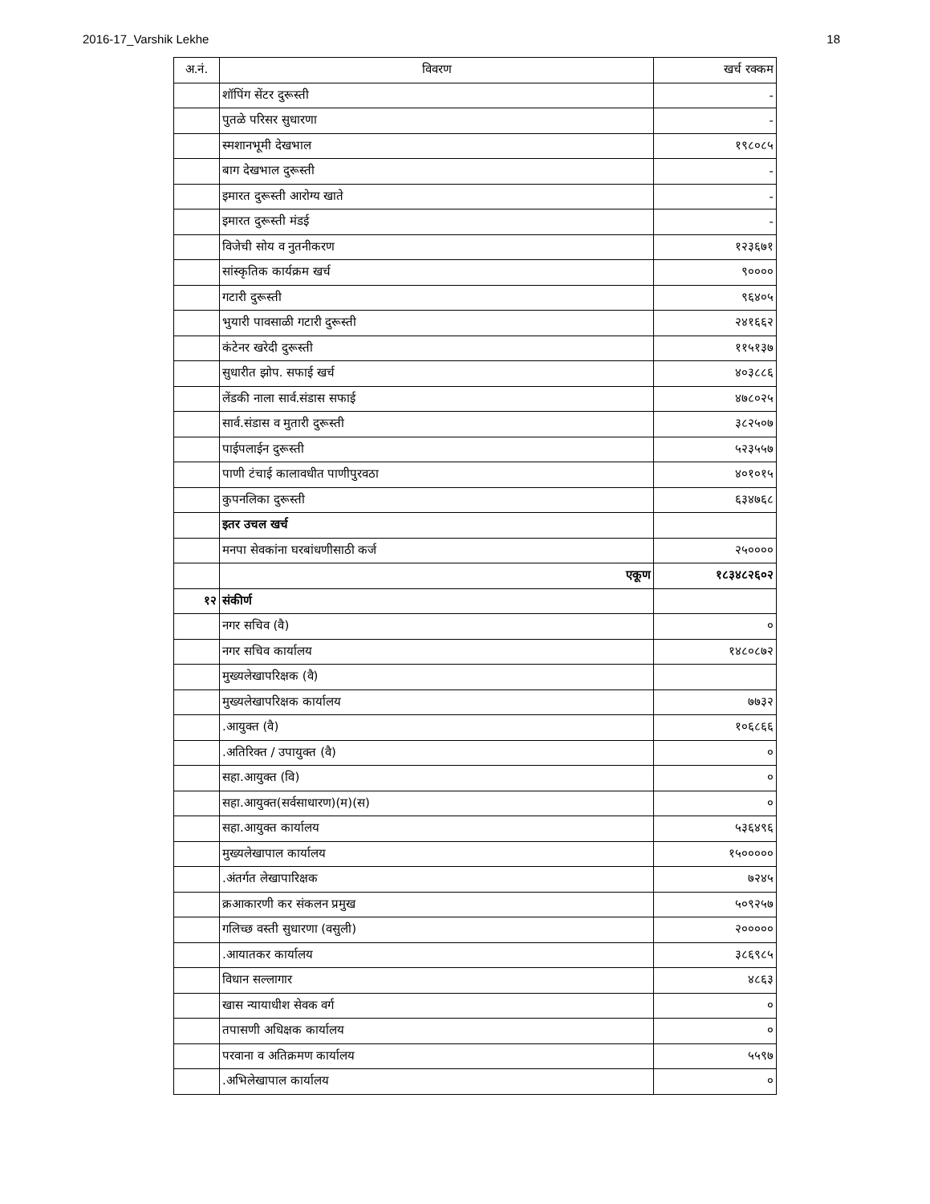2016-17_Varshik Lekhe 18
| अ.नं. | विवरण | खर्च रक्कम |
| --- | --- | --- |
| | शॉपिंग सेंटर दुरूस्ती | - |
| | पुतळे परिसर सुधारणा | - |
| | स्मशानभूमी देखभाल | १९८०८५ |
| | बाग देखभाल दुरूस्ती | - |
| | इमारत दुरूस्ती आरोग्य खाते | - |
| | इमारत दुरूस्ती मंडई | - |
| | विजेची सोय व नुतनीकरण | १२३६७१ |
| | सांस्कृतिक कार्यक्रम खर्च | ९०००० |
| | गटारी दुरूस्ती | ९६४०५ |
| | भुयारी पावसाळी गटारी दुरूस्ती | २४१६६२ |
| | कंटेनर खरेदी दुरूस्ती | ११५१३७ |
| | सुधारीत झोप. सफाई खर्च | ४०३८८६ |
| | लेंडकी नाला सार्व.संडास सफाई | ४७८०२५ |
| | सार्व.संडास व मुतारी दुरूस्ती | ३८२५०७ |
| | पाईपलाईन दुरूस्ती | ५२३५५७ |
| | पाणी टंचाई कालावधीत पाणीपुरवठा | ४०१०१५ |
| | कुपनलिका दुरूस्ती | ६३४७६८ |
| | इतर उचल खर्च | |
| | मनपा सेवकांना घरबांधणीसाठी कर्ज | २५०००० |
| | एकूण | १८३४८२६०२ |
| १२ | संकीर्ण | |
| | नगर सचिव (वै) | ० |
| | नगर सचिव कार्यालय | १४८०८७२ |
| | मुख्यलेखापरिक्षक (वै) | |
| | मुख्यलेखापरिक्षक कार्यालय | ७७३२ |
| | .आयुक्त (वै) | १०६८६६ |
| | .अतिरिक्त / उपायुक्त (वै) | ० |
| | सहा.आयुक्त (वि) | ० |
| | सहा.आयुक्त(सर्वसाधारण)(म)(स) | ० |
| | सहा.आयुक्त कार्यालय | ५३६४९६ |
| | मुख्यलेखापाल कार्यालय | १५००००० |
| | .अंतर्गत लेखापारिक्षक | ७२४५ |
| | क्रआकारणी कर संकलन प्रमुख | ५०९२५७ |
| | गलिच्छ वस्ती सुधारणा (वसुली) | २००००० |
| | .आयातकर कार्यालय | ३८६९८५ |
| | विधान सल्लागार | ४८६३ |
| | खास न्यायाधीश सेवक वर्ग | ० |
| | तपासणी अधिक्षक कार्यालय | ० |
| | परवाना व अतिक्रमण कार्यालय | ५५९७ |
| | .अभिलेखापाल कार्यालय | ० |